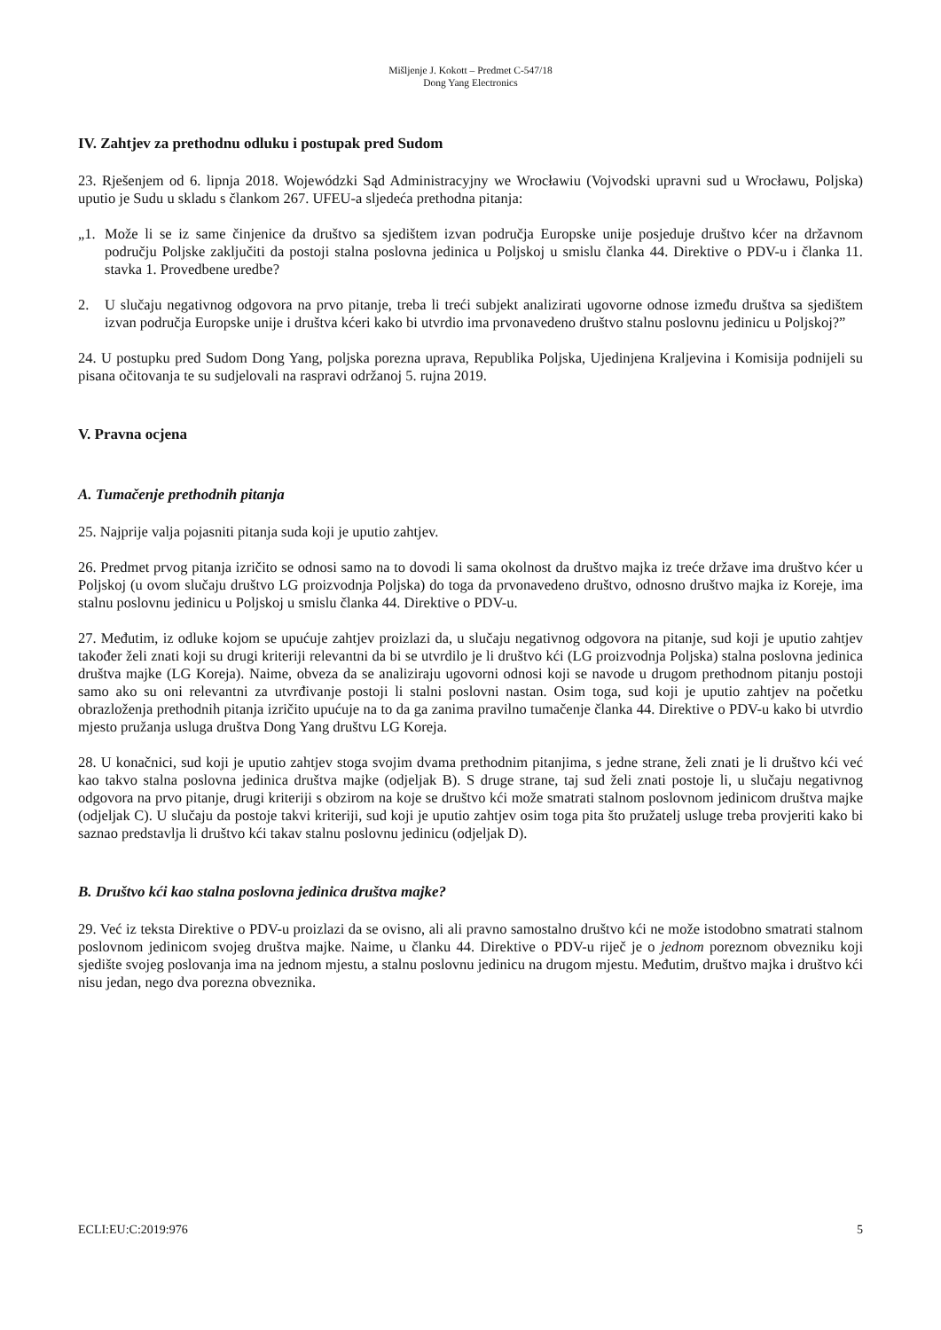Mišljenje J. Kokott – Predmet C-547/18
Dong Yang Electronics
IV. Zahtjev za prethodnu odluku i postupak pred Sudom
23. Rješenjem od 6. lipnja 2018. Wojewódzki Sąd Administracyjny we Wrocławiu (Vojvodski upravni sud u Wrocławu, Poljska) uputio je Sudu u skladu s člankom 267. UFEU-a sljedeća prethodna pitanja:
„1. Može li se iz same činjenice da društvo sa sjedištem izvan područja Europske unije posjeduje društvo kćer na državnom području Poljske zaključiti da postoji stalna poslovna jedinica u Poljskoj u smislu članka 44. Direktive o PDV-u i članka 11. stavka 1. Provedbene uredbe?
2. U slučaju negativnog odgovora na prvo pitanje, treba li treći subjekt analizirati ugovorne odnose između društva sa sjedištem izvan područja Europske unije i društva kćeri kako bi utvrdio ima prvonavedeno društvo stalnu poslovnu jedinicu u Poljskoj?”
24. U postupku pred Sudom Dong Yang, poljska porezna uprava, Republika Poljska, Ujedinjena Kraljevina i Komisija podnijeli su pisana očitovanja te su sudjelovali na raspravi održanoj 5. rujna 2019.
V. Pravna ocjena
A. Tumačenje prethodnih pitanja
25. Najprije valja pojasniti pitanja suda koji je uputio zahtjev.
26. Predmet prvog pitanja izričito se odnosi samo na to dovodi li sama okolnost da društvo majka iz treće države ima društvo kćer u Poljskoj (u ovom slučaju društvo LG proizvodnja Poljska) do toga da prvonavedeno društvo, odnosno društvo majka iz Koreje, ima stalnu poslovnu jedinicu u Poljskoj u smislu članka 44. Direktive o PDV-u.
27. Međutim, iz odluke kojom se upućuje zahtjev proizlazi da, u slučaju negativnog odgovora na pitanje, sud koji je uputio zahtjev također želi znati koji su drugi kriteriji relevantni da bi se utvrdilo je li društvo kći (LG proizvodnja Poljska) stalna poslovna jedinica društva majke (LG Koreja). Naime, obveza da se analiziraju ugovorni odnosi koji se navode u drugom prethodnom pitanju postoji samo ako su oni relevantni za utvrđivanje postoji li stalni poslovni nastan. Osim toga, sud koji je uputio zahtjev na početku obrazloženja prethodnih pitanja izričito upućuje na to da ga zanima pravilno tumačenje članka 44. Direktive o PDV-u kako bi utvrdio mjesto pružanja usluga društva Dong Yang društvu LG Koreja.
28. U konačnici, sud koji je uputio zahtjev stoga svojim dvama prethodnim pitanjima, s jedne strane, želi znati je li društvo kći već kao takvo stalna poslovna jedinica društva majke (odjeljak B). S druge strane, taj sud želi znati postoje li, u slučaju negativnog odgovora na prvo pitanje, drugi kriteriji s obzirom na koje se društvo kći može smatrati stalnom poslovnom jedinicom društva majke (odjeljak C). U slučaju da postoje takvi kriteriji, sud koji je uputio zahtjev osim toga pita što pružatelj usluge treba provjeriti kako bi saznao predstavlja li društvo kći takav stalnu poslovnu jedinicu (odjeljak D).
B. Društvo kći kao stalna poslovna jedinica društva majke?
29. Već iz teksta Direktive o PDV-u proizlazi da se ovisno, ali ali pravno samostalno društvo kći ne može istodobno smatrati stalnom poslovnom jedinicom svojeg društva majke. Naime, u članku 44. Direktive o PDV-u riječ je o jednom poreznom obvezniku koji sjedište svojeg poslovanja ima na jednom mjestu, a stalnu poslovnu jedinicu na drugom mjestu. Međutim, društvo majka i društvo kći nisu jedan, nego dva porezna obveznika.
ECLI:EU:C:2019:976 5